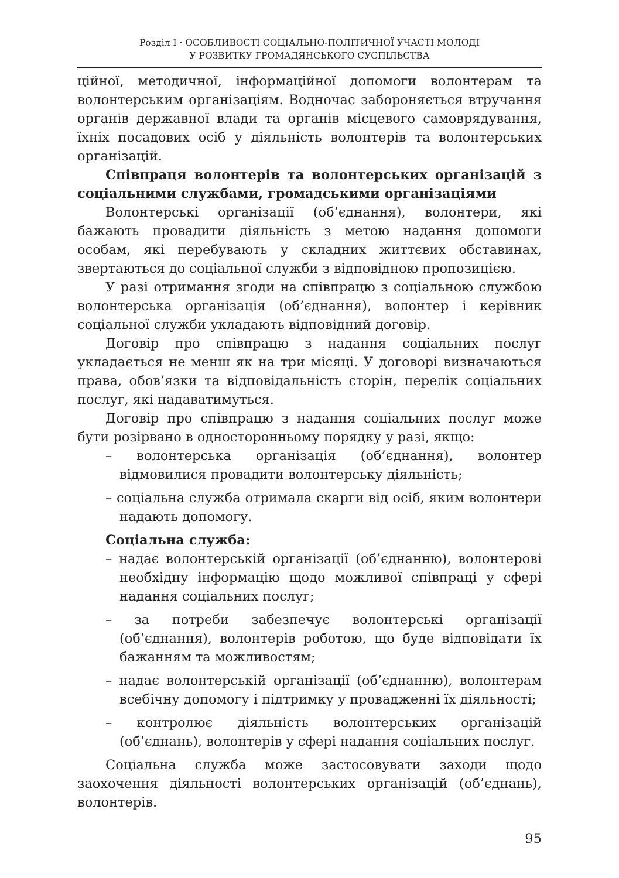Розділ І · ОСОБЛИВОСТІ СОЦІАЛЬНО-ПОЛІТИЧНОЇ УЧАСТІ МОЛОДІ
У РОЗВИТКУ ГРОМАДЯНСЬКОГО СУСПІЛЬСТВА
ційної, методичної, інформаційної допомоги волонтерам та волонтерським організаціям. Водночас забороняється втручання органів державної влади та органів місцевого самоврядування, їхніх посадових осіб у діяльність волонтерів та волонтерських організацій.
Співпраця волонтерів та волонтерських організацій з соціальними службами, громадськими організаціями
Волонтерські організації (об’єднання), волонтери, які бажають провадити діяльність з метою надання допомоги особам, які перебувають у складних життєвих обставинах, звертаються до соціальної служби з відповідною пропозицією.
У разі отримання згоди на співпрацю з соціальною службою волонтерська організація (об’єднання), волонтер і керівник соціальної служби укладають відповідний договір.
Договір про співпрацю з надання соціальних послуг укладається не менш як на три місяці. У договорі визначаються права, обов’язки та відповідальність сторін, перелік соціальних послуг, які надаватимуться.
Договір про співпрацю з надання соціальних послуг може бути розірвано в односторонньому порядку у разі, якщо:
– волонтерська організація (об’єднання), волонтер відмовилися провадити волонтерську діяльність;
– соціальна служба отримала скарги від осіб, яким волонтери надають допомогу.
Соціальна служба:
– надає волонтерській організації (об’єднанню), волонтерові необхідну інформацію щодо можливої співпраці у сфері надання соціальних послуг;
– за потреби забезпечує волонтерські організації (об’єднання), волонтерів роботою, що буде відповідати їх бажанням та можливостям;
– надає волонтерській організації (об’єднанню), волонтерам всебічну допомогу і підтримку у провадженні їх діяльності;
– контролює діяльність волонтерських організацій (об’єднань), волонтерів у сфері надання соціальних послуг.
Соціальна служба може застосовувати заходи щодо заохочення діяльності волонтерських організацій (об’єднань), волонтерів.
95